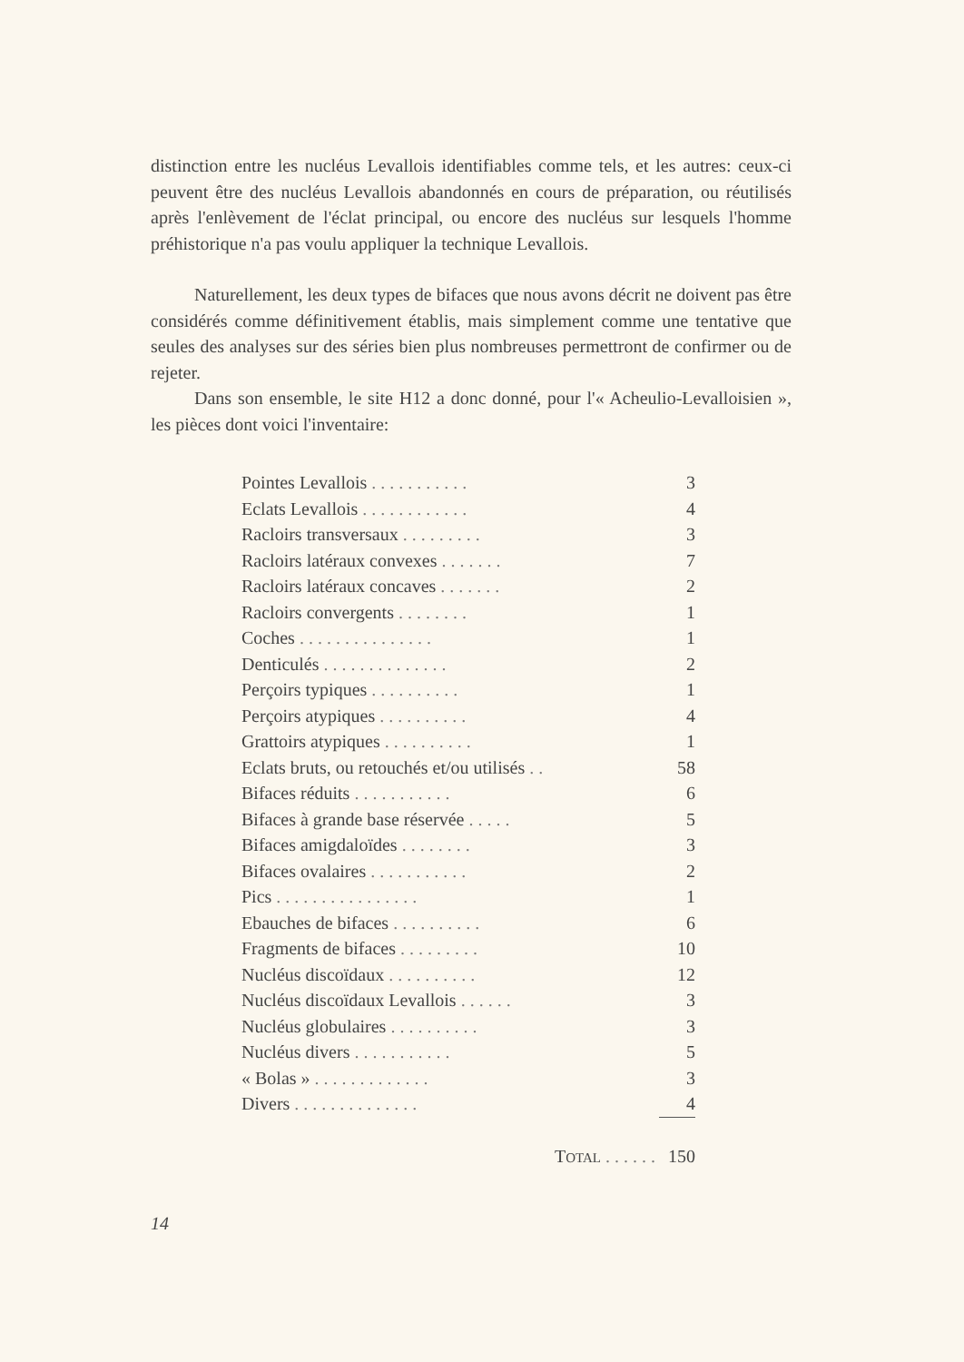distinction entre les nucléus Levallois identifiables comme tels, et les autres: ceux-ci peuvent être des nucléus Levallois abandonnés en cours de préparation, ou réutilisés après l'enlèvement de l'éclat principal, ou encore des nucléus sur lesquels l'homme préhistorique n'a pas voulu appliquer la technique Levallois.
Naturellement, les deux types de bifaces que nous avons décrit ne doivent pas être considérés comme définitivement établis, mais simplement comme une tentative que seules des analyses sur des séries bien plus nombreuses permettront de confirmer ou de rejeter.
Dans son ensemble, le site H12 a donc donné, pour l'« Acheulio-Levalloisien », les pièces dont voici l'inventaire:
| Pointes Levallois . . . . . . . . . . . | 3 |
| Eclats Levallois . . . . . . . . . . . . | 4 |
| Racloirs transversaux . . . . . . . . . | 3 |
| Racloirs latéraux convexes . . . . . . . | 7 |
| Racloirs latéraux concaves . . . . . . . | 2 |
| Racloirs convergents . . . . . . . . | 1 |
| Coches . . . . . . . . . . . . . . . | 1 |
| Denticulés . . . . . . . . . . . . . . | 2 |
| Perçoirs typiques . . . . . . . . . . | 1 |
| Perçoirs atypiques . . . . . . . . . . | 4 |
| Grattoirs atypiques . . . . . . . . . . | 1 |
| Eclats bruts, ou retouchés et/ou utilisés . . | 58 |
| Bifaces réduits . . . . . . . . . . . | 6 |
| Bifaces à grande base réservée . . . . . | 5 |
| Bifaces amigdaloïdes . . . . . . . . | 3 |
| Bifaces ovalaires . . . . . . . . . . . | 2 |
| Pics . . . . . . . . . . . . . . . . | 1 |
| Ebauches de bifaces . . . . . . . . . . | 6 |
| Fragments de bifaces . . . . . . . . . | 10 |
| Nucléus discoïdaux . . . . . . . . . . | 12 |
| Nucléus discoïdaux Levallois . . . . . . | 3 |
| Nucléus globulaires . . . . . . . . . . | 3 |
| Nucléus divers . . . . . . . . . . . | 5 |
| « Bolas » . . . . . . . . . . . . . | 3 |
| Divers . . . . . . . . . . . . . . | 4 |
| T OTAL . . . . . . | 150 |
14